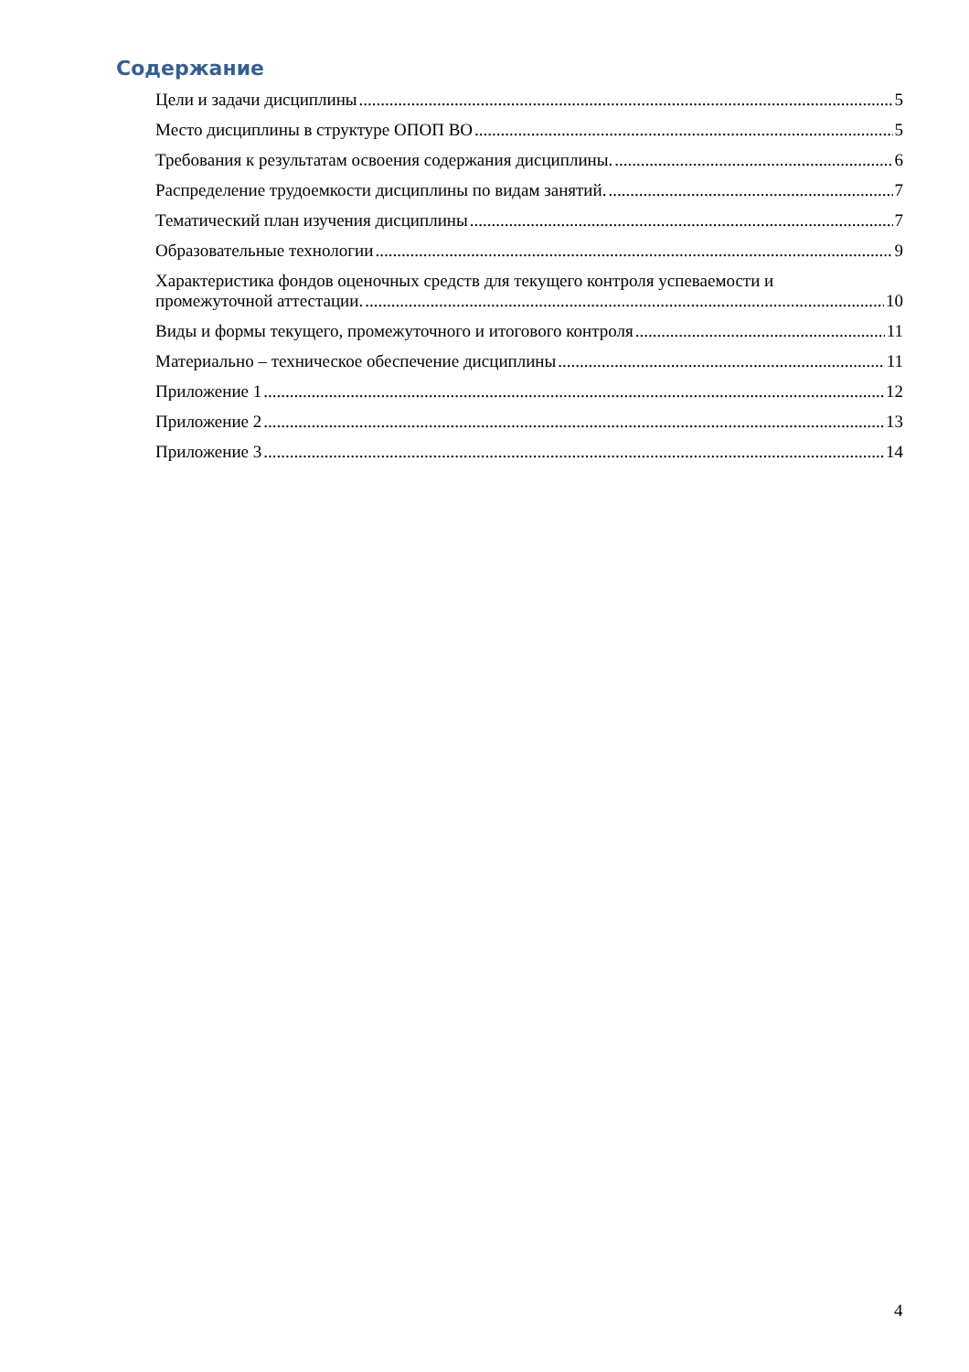Содержание
Цели и задачи дисциплины 5
Место дисциплины в структуре ОПОП ВО 5
Требования к результатам освоения содержания дисциплины. 6
Распределение трудоемкости дисциплины по видам занятий. 7
Тематический план изучения дисциплины 7
Образовательные технологии 9
Характеристика фондов оценочных средств для текущего контроля успеваемости и
промежуточной аттестации. 10
Виды и формы текущего, промежуточного и итогового контроля 11
Материально – техническое обеспечение дисциплины 11
Приложение 1 12
Приложение 2 13
Приложение 3 14
4